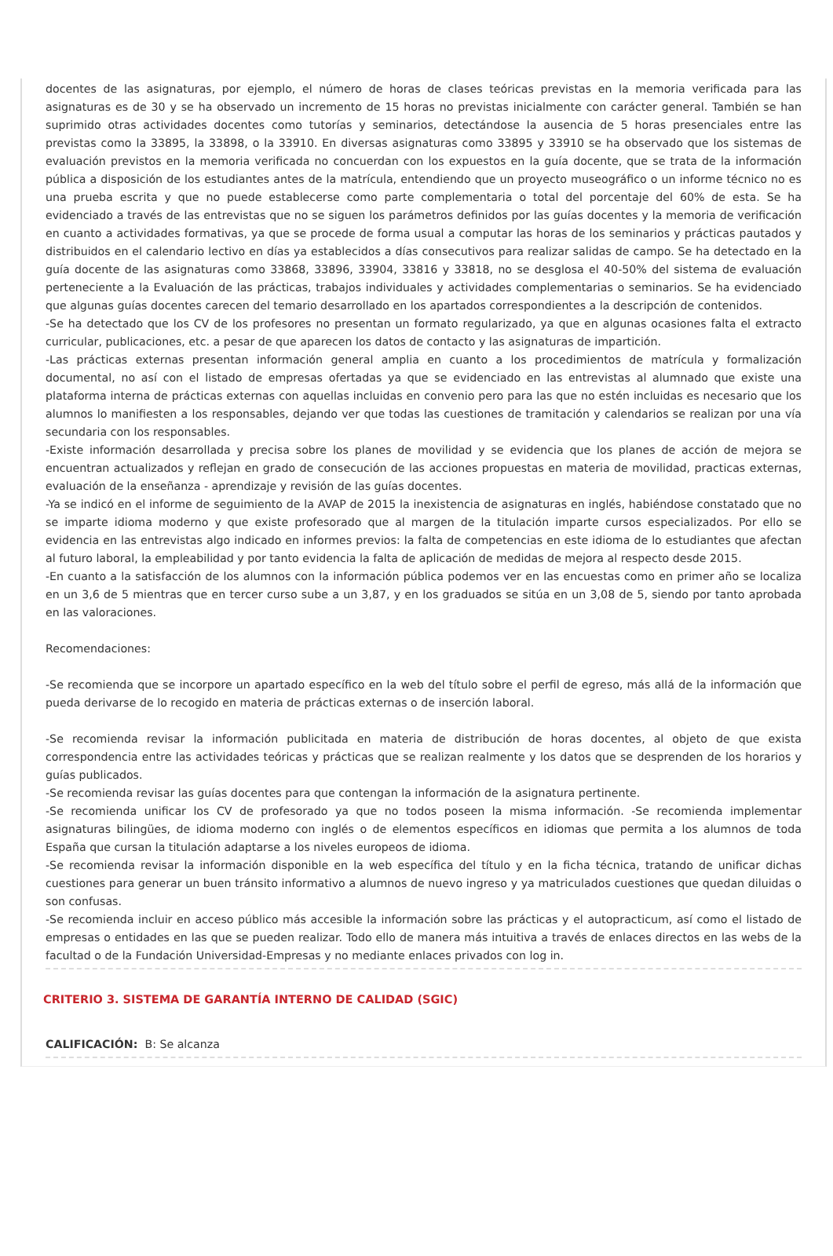docentes de las asignaturas, por ejemplo, el número de horas de clases teóricas previstas en la memoria verificada para las asignaturas es de 30 y se ha observado un incremento de 15 horas no previstas inicialmente con carácter general. También se han suprimido otras actividades docentes como tutorías y seminarios, detectándose la ausencia de 5 horas presenciales entre las previstas como la 33895, la 33898, o la 33910. En diversas asignaturas como 33895 y 33910 se ha observado que los sistemas de evaluación previstos en la memoria verificada no concuerdan con los expuestos en la guía docente, que se trata de la información pública a disposición de los estudiantes antes de la matrícula, entendiendo que un proyecto museográfico o un informe técnico no es una prueba escrita y que no puede establecerse como parte complementaria o total del porcentaje del 60% de esta. Se ha evidenciado a través de las entrevistas que no se siguen los parámetros definidos por las guías docentes y la memoria de verificación en cuanto a actividades formativas, ya que se procede de forma usual a computar las horas de los seminarios y prácticas pautados y distribuidos en el calendario lectivo en días ya establecidos a días consecutivos para realizar salidas de campo. Se ha detectado en la guía docente de las asignaturas como 33868, 33896, 33904, 33816 y 33818, no se desglosa el 40-50% del sistema de evaluación perteneciente a la Evaluación de las prácticas, trabajos individuales y actividades complementarias o seminarios. Se ha evidenciado que algunas guías docentes carecen del temario desarrollado en los apartados correspondientes a la descripción de contenidos.
-Se ha detectado que los CV de los profesores no presentan un formato regularizado, ya que en algunas ocasiones falta el extracto curricular, publicaciones, etc. a pesar de que aparecen los datos de contacto y las asignaturas de impartición.
-Las prácticas externas presentan información general amplia en cuanto a los procedimientos de matrícula y formalización documental, no así con el listado de empresas ofertadas ya que se evidenciado en las entrevistas al alumnado que existe una plataforma interna de prácticas externas con aquellas incluidas en convenio pero para las que no estén incluidas es necesario que los alumnos lo manifiesten a los responsables, dejando ver que todas las cuestiones de tramitación y calendarios se realizan por una vía secundaria con los responsables.
-Existe información desarrollada y precisa sobre los planes de movilidad y se evidencia que los planes de acción de mejora se encuentran actualizados y reflejan en grado de consecución de las acciones propuestas en materia de movilidad, practicas externas, evaluación de la enseñanza - aprendizaje y revisión de las guías docentes.
-Ya se indicó en el informe de seguimiento de la AVAP de 2015 la inexistencia de asignaturas en inglés, habiéndose constatado que no se imparte idioma moderno y que existe profesorado que al margen de la titulación imparte cursos especializados. Por ello se evidencia en las entrevistas algo indicado en informes previos: la falta de competencias en este idioma de lo estudiantes que afectan al futuro laboral, la empleabilidad y por tanto evidencia la falta de aplicación de medidas de mejora al respecto desde 2015.
-En cuanto a la satisfacción de los alumnos con la información pública podemos ver en las encuestas como en primer año se localiza en un 3,6 de 5 mientras que en tercer curso sube a un 3,87, y en los graduados se sitúa en un 3,08 de 5, siendo por tanto aprobada en las valoraciones.
Recomendaciones:
-Se recomienda que se incorpore un apartado específico en la web del título sobre el perfil de egreso, más allá de la información que pueda derivarse de lo recogido en materia de prácticas externas o de inserción laboral.
-Se recomienda revisar la información publicitada en materia de distribución de horas docentes, al objeto de que exista correspondencia entre las actividades teóricas y prácticas que se realizan realmente y los datos que se desprenden de los horarios y guías publicados.
-Se recomienda revisar las guías docentes para que contengan la información de la asignatura pertinente.
-Se recomienda unificar los CV de profesorado ya que no todos poseen la misma información. -Se recomienda implementar asignaturas bilingües, de idioma moderno con inglés o de elementos específicos en idiomas que permita a los alumnos de toda España que cursan la titulación adaptarse a los niveles europeos de idioma.
-Se recomienda revisar la información disponible en la web específica del título y en la ficha técnica, tratando de unificar dichas cuestiones para generar un buen tránsito informativo a alumnos de nuevo ingreso y ya matriculados cuestiones que quedan diluidas o son confusas.
-Se recomienda incluir en acceso público más accesible la información sobre las prácticas y el autopracticum, así como el listado de empresas o entidades en las que se pueden realizar. Todo ello de manera más intuitiva a través de enlaces directos en las webs de la facultad o de la Fundación Universidad-Empresas y no mediante enlaces privados con log in.
CRITERIO 3. SISTEMA DE GARANTÍA INTERNO DE CALIDAD (SGIC)
CALIFICACIÓN: B: Se alcanza